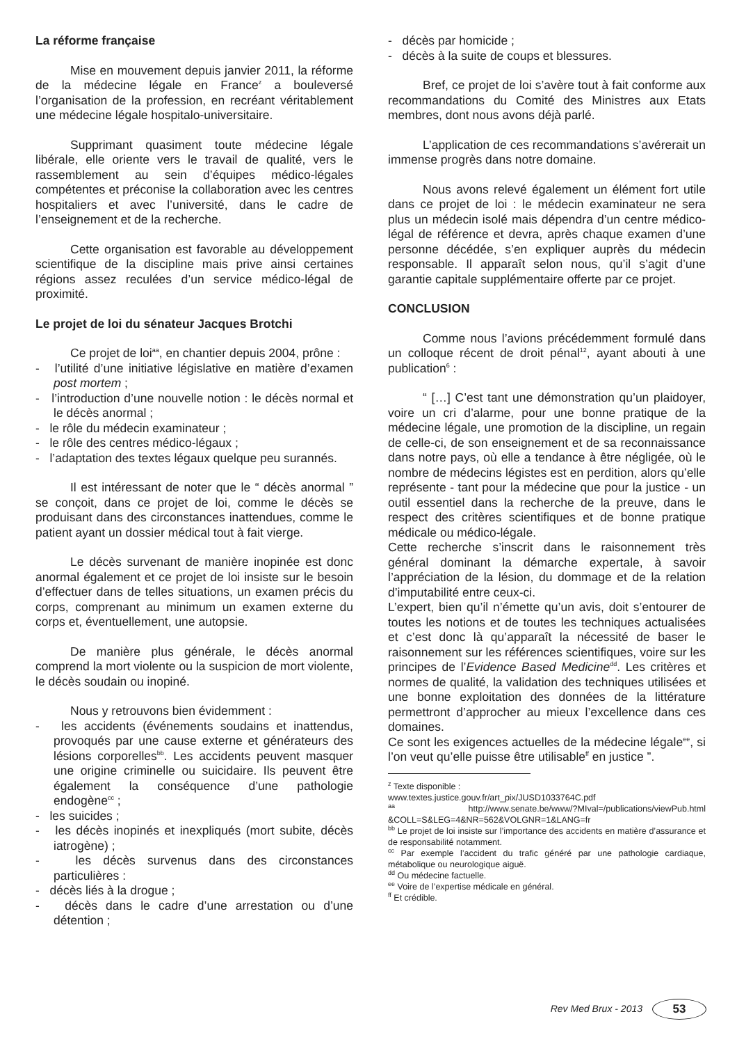La réforme française
Mise en mouvement depuis janvier 2011, la réforme de la médecine légale en France<sup>z</sup> a bouleversé l’organisation de la profession, en recréant véritablement une médecine légale hospitalo-universitaire.
Supprimant quasiment toute médecine légale libérale, elle oriente vers le travail de qualité, vers le rassemblement au sein d’équipes médico-légales compétentes et préconise la collaboration avec les centres hospitaliers et avec l’université, dans le cadre de l’enseignement et de la recherche.
Cette organisation est favorable au développement scientifique de la discipline mais prive ainsi certaines régions assez reculées d’un service médico-légal de proximité.
Le projet de loi du sénateur Jacques Brotchi
Ce projet de loi<sup>aa</sup>, en chantier depuis 2004, prône :
- l’utilité d’une initiative législative en matière d’examen post mortem ;
- l’introduction d’une nouvelle notion : le décès normal et le décès anormal ;
- le rôle du médecin examinateur ;
- le rôle des centres médico-légaux ;
- l’adaptation des textes légaux quelque peu surannés.
Il est intéressant de noter que le “ décès anormal ” se conçoit, dans ce projet de loi, comme le décès se produisant dans des circonstances inattendues, comme le patient ayant un dossier médical tout à fait vierge.
Le décès survenant de manière inopinée est donc anormal également et ce projet de loi insiste sur le besoin d’effectuer dans de telles situations, un examen précis du corps, comprenant au minimum un examen externe du corps et, éventuellement, une autopsie.
De manière plus générale, le décès anormal comprend la mort violente ou la suspicion de mort violente, le décès soudain ou inopiné.
Nous y retrouvons bien évidemment :
- les accidents (événements soudains et inattendus, provoqués par une cause externe et générateurs des lésions corporelles<sup>bb</sup>. Les accidents peuvent masquer une origine criminelle ou suicidaire. Ils peuvent être également la conséquence d’une pathologie endogène<sup>cc</sup> ;
- les suicides ;
- les décès inopinés et inexpliqués (mort subite, décès iatrogène) ;
- les décès survenus dans des circonstances particulières :
- décès liés à la drogue ;
- décès dans le cadre d’une arrestation ou d’une détention ;
- décès par homicide ;
- décès à la suite de coups et blessures.
Bref, ce projet de loi s’avère tout à fait conforme aux recommandations du Comité des Ministres aux Etats membres, dont nous avons déjà parlé.
L’application de ces recommandations s’avérerait un immense progrès dans notre domaine.
Nous avons relevé également un élément fort utile dans ce projet de loi : le médecin examinateur ne sera plus un médecin isolé mais dépendra d’un centre médico-légal de référence et devra, après chaque examen d’une personne décédée, s’en expliquer auprès du médecin responsable. Il apparaît selon nous, qu’il s’agit d’une garantie capitale supplémentaire offerte par ce projet.
CONCLUSION
Comme nous l’avions précédemment formulé dans un colloque récent de droit pénal<sup>12</sup>, ayant abouti à une publication<sup>6</sup> :
“ […] C’est tant une démonstration qu’un plaidoyer, voire un cri d’alarme, pour une bonne pratique de la médecine légale, une promotion de la discipline, un regain de celle-ci, de son enseignement et de sa reconnaissance dans notre pays, où elle a tendance à être négligée, où le nombre de médecins légistes est en perdition, alors qu’elle représente - tant pour la médecine que pour la justice - un outil essentiel dans la recherche de la preuve, dans le respect des critères scientifiques et de bonne pratique médicale ou médico-légale.
Cette recherche s’inscrit dans le raisonnement très général dominant la démarche expertale, à savoir l’appréciation de la lésion, du dommage et de la relation d’imputabilité entre ceux-ci.
L’expert, bien qu’il n’émette qu’un avis, doit s’entourer de toutes les notions et de toutes les techniques actualisées et c’est donc là qu’apparaît la nécessité de baser le raisonnement sur les références scientifiques, voire sur les principes de l’Evidence Based Medicine<sup>dd</sup>. Les critères et normes de qualité, la validation des techniques utilisées et une bonne exploitation des données de la littérature permettront d’approcher au mieux l’excellence dans ces domaines.
Ce sont les exigences actuelles de la médecine légale<sup>ee</sup>, si l’on veut qu’elle puisse être utilisable<sup>ff</sup> en justice ”.
<sup>z</sup> Texte disponible :
www.textes.justice.gouv.fr/art_pix/JUSD1033764C.pdf
<sup>aa</sup> http://www.senate.be/www/?MIval=/publications/viewPub.html &COLL=S&LEG=4&NR=562&VOLGNR=1&LANG=fr
<sup>bb</sup> Le projet de loi insiste sur l’importance des accidents en matière d’assurance et de responsabilité notamment.
<sup>cc</sup> Par exemple l’accident du trafic généré par une pathologie cardiaque, métabolique ou neurologique aiguë.
<sup>dd</sup> Ou médecine factuelle.
<sup>ee</sup> Voire de l’expertise médicale en général.
<sup>ff</sup> Et crédible.
Rev Med Brux - 2013 53